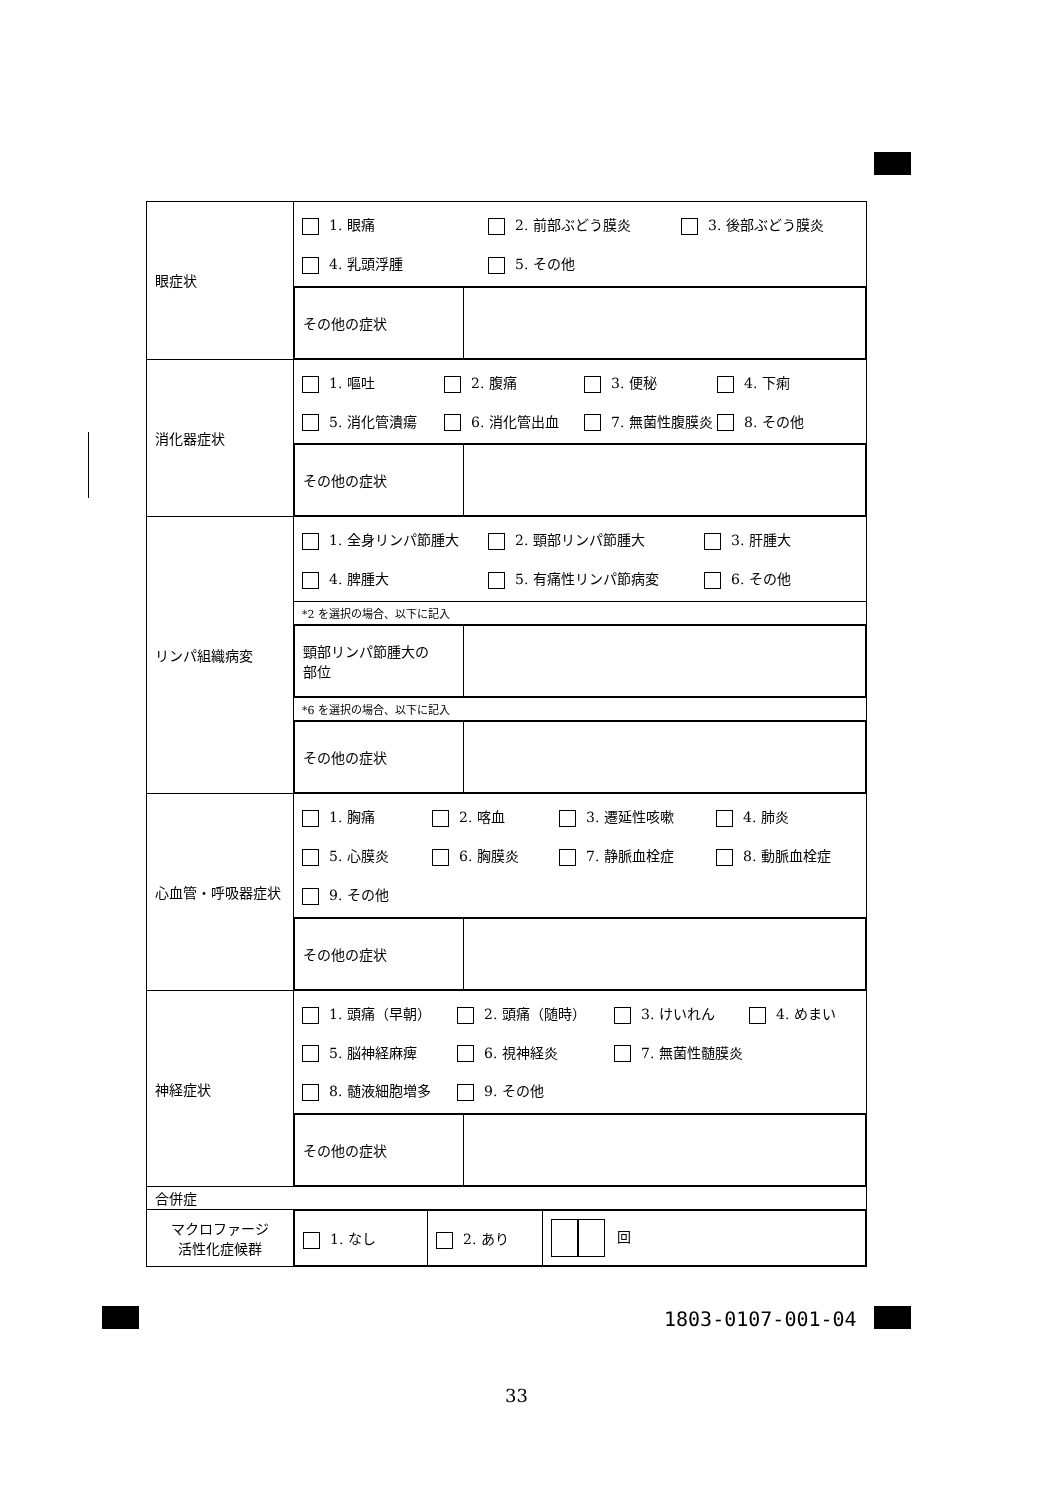| 眼症状 | 1. 眼痛 2. 前部ぶどう膜炎 3. 後部ぶどう膜炎 4. 乳頭浮腫 5. その他 |
| | / その他の症状 / / |
| 消化器症状 | 1. 嘔吐 2. 腹痛 3. 便秘 4. 下痢 5. 消化管潰瘍 6. 消化管出血 7. 無菌性腹膜炎 8. その他 |
| | / その他の症状 / / |
| リンパ組織病変 | 1. 全身リンパ節腫大 2. 頸部リンパ節腫大 3. 肝腫大 4. 脾腫大 5. 有痛性リンパ節病変 6. その他 |
| | *2 を選択の場合、以下に記入 |
| | / 頸部リンパ節腫大の 部位 / / |
| | *6 を選択の場合、以下に記入 |
| | / その他の症状 / / |
| 心血管・呼吸器症状 | 1. 胸痛 2. 喀血 3. 遷延性咳嗽 4. 肺炎 5. 心膜炎 6. 胸膜炎 7. 静脈血栓症 8. 動脈血栓症 9. その他 |
| | / その他の症状 / / |
| 神経症状 | 1. 頭痛（早朝） 2. 頭痛（随時） 3. けいれん 4. めまい 5. 脳神経麻痺 6. 視神経炎 7. 無菌性髄膜炎 8. 髄液細胞増多 9. その他 |
| | / その他の症状 / / |
| 合併症 | |
| マクロファージ 活性化症候群 | / 1. なし / 2. あり / 回 / |
1803-0107-001-04
33